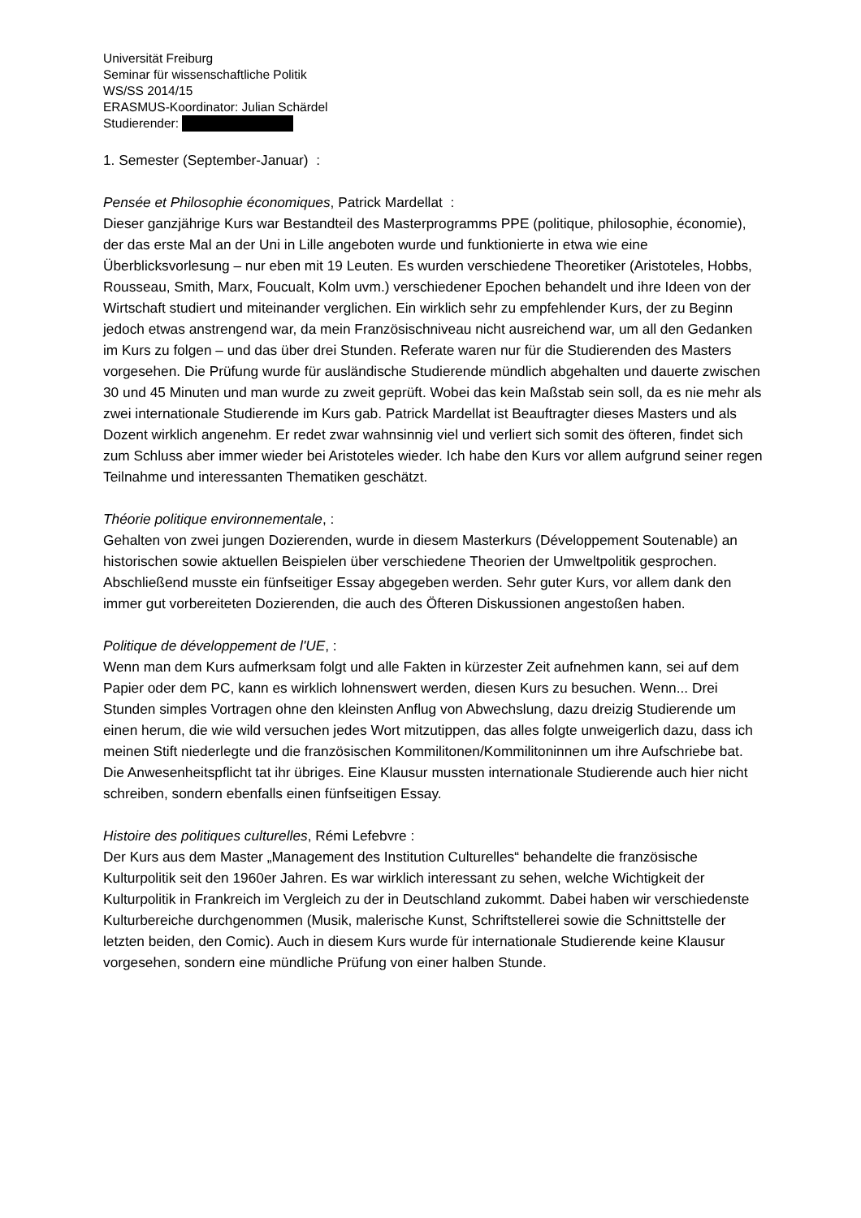Universität Freiburg
Seminar für wissenschaftliche Politik
WS/SS 2014/15
ERASMUS-Koordinator: Julian Schärdel
Studierender:
1. Semester (September-Januar) :
Pensée et Philosophie économiques, Patrick Mardellat :
Dieser ganzjährige Kurs war Bestandteil des Masterprogramms PPE (politique, philosophie, économie), der das erste Mal an der Uni in Lille angeboten wurde und funktionierte in etwa wie eine Überblicksvorlesung – nur eben mit 19 Leuten. Es wurden verschiedene Theoretiker (Aristoteles, Hobbs, Rousseau, Smith, Marx, Foucualt, Kolm uvm.) verschiedener Epochen behandelt und ihre Ideen von der Wirtschaft studiert und miteinander verglichen. Ein wirklich sehr zu empfehlender Kurs, der zu Beginn jedoch etwas anstrengend war, da mein Französischniveau nicht ausreichend war, um all den Gedanken im Kurs zu folgen – und das über drei Stunden. Referate waren nur für die Studierenden des Masters vorgesehen. Die Prüfung wurde für ausländische Studierende mündlich abgehalten und dauerte zwischen 30 und 45 Minuten und man wurde zu zweit geprüft. Wobei das kein Maßstab sein soll, da es nie mehr als zwei internationale Studierende im Kurs gab. Patrick Mardellat ist Beauftragter dieses Masters und als Dozent wirklich angenehm. Er redet zwar wahnsinnig viel und verliert sich somit des öfteren, findet sich zum Schluss aber immer wieder bei Aristoteles wieder. Ich habe den Kurs vor allem aufgrund seiner regen Teilnahme und interessanten Thematiken geschätzt.
Théorie politique environnementale, :
Gehalten von zwei jungen Dozierenden, wurde in diesem Masterkurs (Développement Soutenable) an historischen sowie aktuellen Beispielen über verschiedene Theorien der Umweltpolitik gesprochen. Abschließend musste ein fünfseitiger Essay abgegeben werden. Sehr guter Kurs, vor allem dank den immer gut vorbereiteten Dozierenden, die auch des Öfteren Diskussionen angestoßen haben.
Politique de développement de l'UE, :
Wenn man dem Kurs aufmerksam folgt und alle Fakten in kürzester Zeit aufnehmen kann, sei auf dem Papier oder dem PC, kann es wirklich lohnenswert werden, diesen Kurs zu besuchen. Wenn... Drei Stunden simples Vortragen ohne den kleinsten Anflug von Abwechslung, dazu dreizig Studierende um einen herum, die wie wild versuchen jedes Wort mitzutippen, das alles folgte unweigerlich dazu, dass ich meinen Stift niederlegte und die französischen Kommilitonen/Kommilitoninnen um ihre Aufschriebe bat. Die Anwesenheitspflicht tat ihr übriges. Eine Klausur mussten internationale Studierende auch hier nicht schreiben, sondern ebenfalls einen fünfseitigen Essay.
Histoire des politiques culturelles, Rémi Lefebvre :
Der Kurs aus dem Master „Management des Institution Culturelles“ behandelte die französische Kulturpolitik seit den 1960er Jahren. Es war wirklich interessant zu sehen, welche Wichtigkeit der Kulturpolitik in Frankreich im Vergleich zu der in Deutschland zukommt. Dabei haben wir verschiedenste Kulturbereiche durchgenommen (Musik, malerische Kunst, Schriftstellerei sowie die Schnittstelle der letzten beiden, den Comic). Auch in diesem Kurs wurde für internationale Studierende keine Klausur vorgesehen, sondern eine mündliche Prüfung von einer halben Stunde.